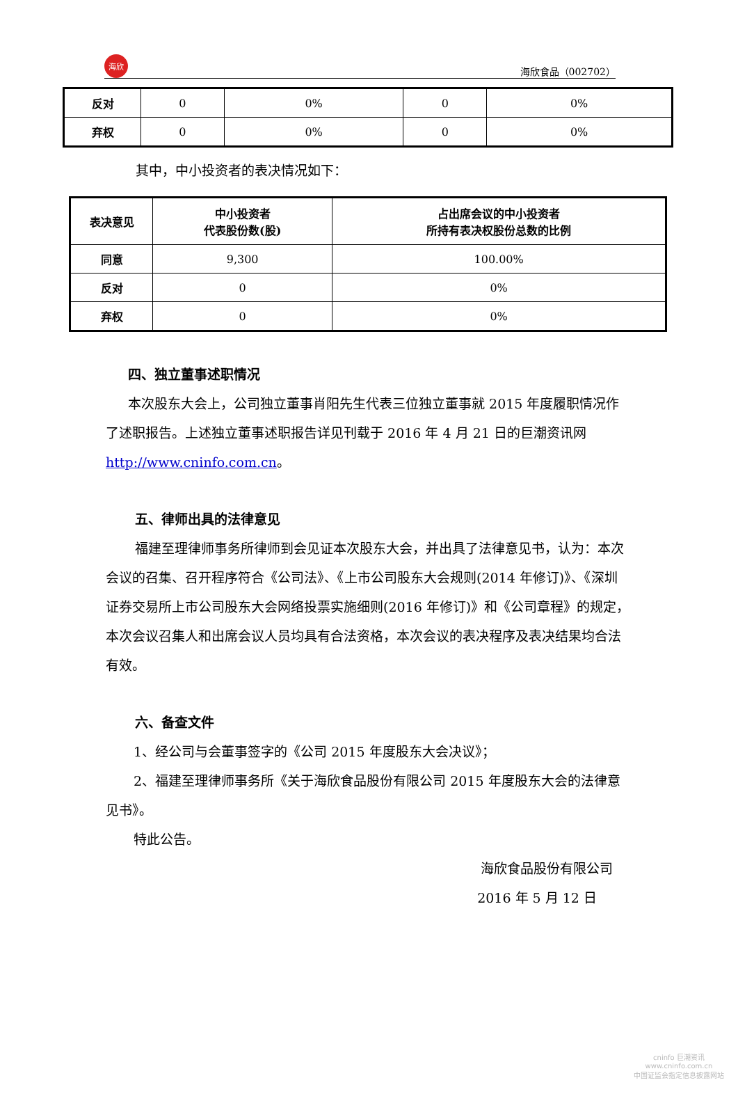海欣 海欣食品（002702）
| 反对 | 0 | 0% | 0 | 0% |
| 弃权 | 0 | 0% | 0 | 0% |
其中，中小投资者的表决情况如下：
| 表决意见 | 中小投资者 代表股份数(股) | 占出席会议的中小投资者 所持有表决权股份总数的比例 |
| --- | --- | --- |
| 同意 | 9,300 | 100.00% |
| 反对 | 0 | 0% |
| 弃权 | 0 | 0% |
四、独立董事述职情况
本次股东大会上，公司独立董事肖阳先生代表三位独立董事就 2015 年度履职情况作了述职报告。上述独立董事述职报告详见刊载于 2016 年 4 月 21 日的巨潮资讯网 http://www.cninfo.com.cn。
五、律师出具的法律意见
福建至理律师事务所律师到会见证本次股东大会，并出具了法律意见书，认为：本次会议的召集、召开程序符合《公司法》、《上市公司股东大会规则(2014 年修订)》、《深圳证券交易所上市公司股东大会网络投票实施细则(2016 年修订)》和《公司章程》的规定，本次会议召集人和出席会议人员均具有合法资格，本次会议的表决程序及表决结果均合法有效。
六、备查文件
1、经公司与会董事签字的《公司 2015 年度股东大会决议》；
2、福建至理律师事务所《关于海欣食品股份有限公司 2015 年度股东大会的法律意见书》。
特此公告。
海欣食品股份有限公司
2016 年 5 月 12 日
cninfo 巨潮资讯
www.cninfo.com.cn
中国证监会指定信息披露网站